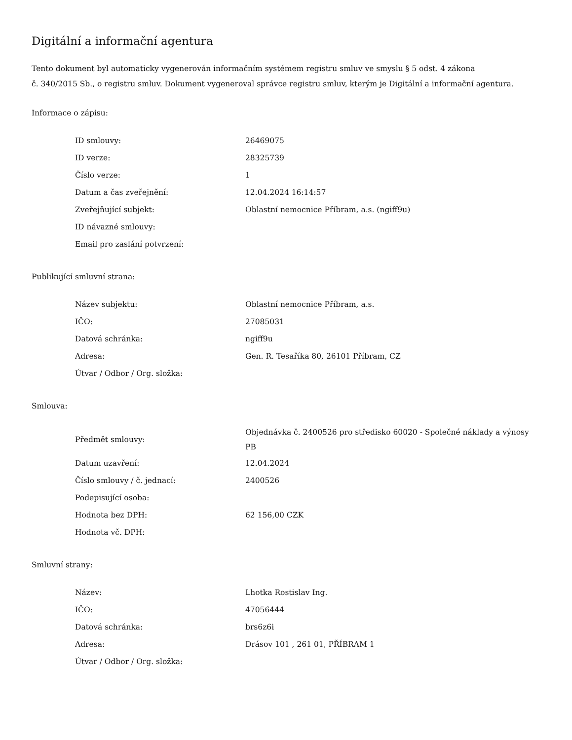Digitální a informační agentura
Tento dokument byl automaticky vygenerován informačním systémem registru smluv ve smyslu § 5 odst. 4 zákona
č. 340/2015 Sb., o registru smluv. Dokument vygeneroval správce registru smluv, kterým je Digitální a informační agentura.
Informace o zápisu:
| ID smlouvy: | 26469075 |
| ID verze: | 28325739 |
| Číslo verze: | 1 |
| Datum a čas zveřejnění: | 12.04.2024 16:14:57 |
| Zveřejňující subjekt: | Oblastní nemocnice Příbram, a.s. (ngiff9u) |
| ID návazné smlouvy: | |
| Email pro zaslání potvrzení: | |
Publikující smluvní strana:
| Název subjektu: | Oblastní nemocnice Příbram, a.s. |
| IČO: | 27085031 |
| Datová schránka: | ngiff9u |
| Adresa: | Gen. R. Tesaříka 80, 26101 Příbram, CZ |
| Útvar / Odbor / Org. složka: | |
Smlouva:
| Předmět smlouvy: | Objednávka č. 2400526 pro středisko 60020 - Společné náklady a výnosy PB |
| Datum uzavření: | 12.04.2024 |
| Číslo smlouvy / č. jednací: | 2400526 |
| Podepisující osoba: | |
| Hodnota bez DPH: | 62 156,00 CZK |
| Hodnota vč. DPH: | |
Smluvní strany:
| Název: | Lhotka Rostislav Ing. |
| IČO: | 47056444 |
| Datová schránka: | brs6z6i |
| Adresa: | Drásov 101 , 261 01, PŘÍBRAM 1 |
| Útvar / Odbor / Org. složka: | |